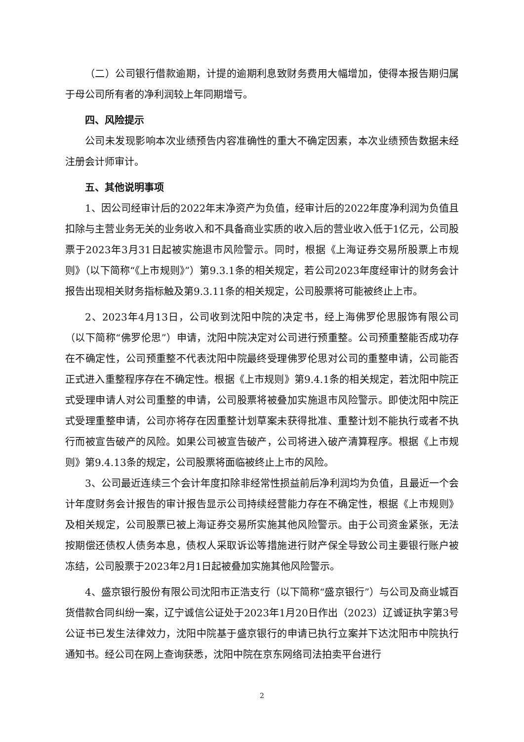（二）公司银行借款逾期，计提的逾期利息致财务费用大幅增加，使得本报告期归属于母公司所有者的净利润较上年同期增亏。
四、风险提示
公司未发现影响本次业绩预告内容准确性的重大不确定因素，本次业绩预告数据未经注册会计师审计。
五、其他说明事项
1、因公司经审计后的2022年末净资产为负值，经审计后的2022年度净利润为负值且扣除与主营业务无关的业务收入和不具备商业实质的收入后的营业收入低于1亿元，公司股票于2023年3月31日起被实施退市风险警示。同时，根据《上海证券交易所股票上市规则》（以下简称“《上市规则》”）第9.3.1条的相关规定，若公司2023年度经审计的财务会计报告出现相关财务指标触及第9.3.11条的相关规定，公司股票将可能被终止上市。
2、2023年4月13日，公司收到沈阳中院的决定书，经上海佛罗伦思服饰有限公司（以下简称“佛罗伦思”）申请，沈阳中院决定对公司进行预重整。公司预重整能否成功存在不确定性，公司预重整不代表沈阳中院最终受理佛罗伦思对公司的重整申请，公司能否正式进入重整程序存在不确定性。根据《上市规则》第9.4.1条的相关规定，若沈阳中院正式受理申请人对公司重整的申请，公司股票将被叠加实施退市风险警示。即使沈阳中院正式受理重整申请，公司亦将存在因重整计划草案未获得批准、重整计划不能执行或者不执行而被宣告破产的风险。如果公司被宣告破产，公司将进入破产清算程序。根据《上市规则》第9.4.13条的规定，公司股票将面临被终止上市的风险。
3、公司最近连续三个会计年度扣除非经常性损益前后净利润均为负值，且最近一个会计年度财务会计报告的审计报告显示公司持续经营能力存在不确定性，根据《上市规则》及相关规定，公司股票已被上海证券交易所实施其他风险警示。由于公司资金紧张，无法按期偿还债权人债务本息，债权人采取诉讼等措施进行财产保全导致公司主要银行账户被冻结，公司股票于2023年2月1日起被叠加实施其他风险警示。
4、盛京银行股份有限公司沈阳市正浩支行（以下简称“盛京银行”）与公司及商业城百货借款合同纠纷一案，辽宁诚信公证处于2023年1月20日作出（2023）辽诚证执字第3号公证书已发生法律效力，沈阳中院基于盛京银行的申请已执行立案并下达沈阳市中院执行通知书。经公司在网上查询获悉，沈阳中院在京东网络司法拍卖平台进行
2